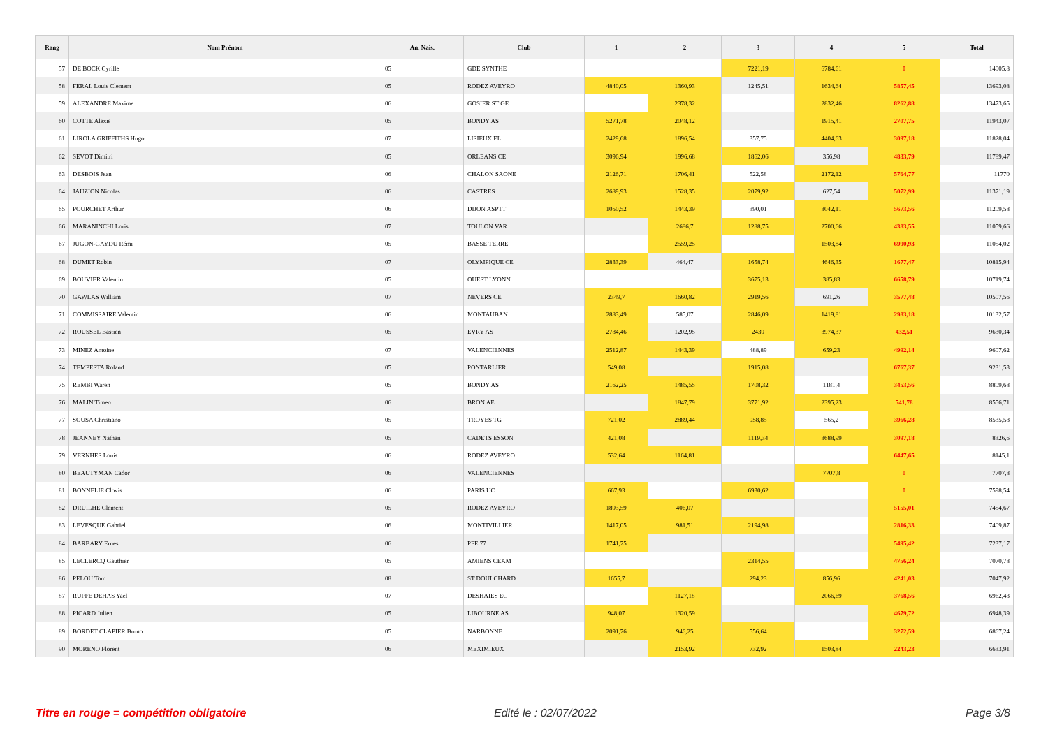| Rang | Nom Prénom | An. Nais. | Club | 1 | 2 | 3 | 4 | 5 | Total |
| --- | --- | --- | --- | --- | --- | --- | --- | --- | --- |
| 57 | DE BOCK Cyrille | 05 | GDE SYNTHE | | | 7221,19 | 6784,61 | 0 | 14005,8 |
| 58 | FERAL Louis Clement | 05 | RODEZ AVEYRO | 4840,05 | 1360,93 | 1245,51 | 1634,64 | 5857,45 | 13693,08 |
| 59 | ALEXANDRE Maxime | 06 | GOSIER ST GE | | 2378,32 | | 2832,46 | 8262,88 | 13473,65 |
| 60 | COTTE Alexis | 05 | BONDY AS | 5271,78 | 2048,12 | | 1915,41 | 2707,75 | 11943,07 |
| 61 | LIROLA GRIFFITHS Hugo | 07 | LISIEUX EL | 2429,68 | 1896,54 | 357,75 | 4404,63 | 3097,18 | 11828,04 |
| 62 | SEVOT Dimitri | 05 | ORLEANS CE | 3096,94 | 1996,68 | 1862,06 | 356,98 | 4833,79 | 11789,47 |
| 63 | DESBOIS Jean | 06 | CHALON SAONE | 2126,71 | 1706,41 | 522,58 | 2172,12 | 5764,77 | 11770 |
| 64 | JAUZION Nicolas | 06 | CASTRES | 2689,93 | 1528,35 | 2079,92 | 627,54 | 5072,99 | 11371,19 |
| 65 | POURCHET Arthur | 06 | DIJON ASPTT | 1050,52 | 1443,39 | 390,01 | 3042,11 | 5673,56 | 11209,58 |
| 66 | MARANINCHI Loris | 07 | TOULON VAR | | 2686,7 | 1288,75 | 2700,66 | 4383,55 | 11059,66 |
| 67 | JUGON-GAYDU Rémi | 05 | BASSE TERRE | | 2559,25 | | 1503,84 | 6990,93 | 11054,02 |
| 68 | DUMET Robin | 07 | OLYMPIQUE CE | 2833,39 | 464,47 | 1658,74 | 4646,35 | 1677,47 | 10815,94 |
| 69 | BOUVIER Valentin | 05 | OUEST LYONN | | | 3675,13 | 385,83 | 6658,79 | 10719,74 |
| 70 | GAWLAS William | 07 | NEVERS CE | 2349,7 | 1660,82 | 2919,56 | 691,26 | 3577,48 | 10507,56 |
| 71 | COMMISSAIRE Valentin | 06 | MONTAUBAN | 2883,49 | 585,07 | 2846,09 | 1419,81 | 2983,18 | 10132,57 |
| 72 | ROUSSEL Bastien | 05 | EVRY AS | 2784,46 | 1202,95 | 2439 | 3974,37 | 432,51 | 9630,34 |
| 73 | MINEZ Antoine | 07 | VALENCIENNES | 2512,87 | 1443,39 | 488,89 | 659,23 | 4992,14 | 9607,62 |
| 74 | TEMPESTA Roland | 05 | PONTARLIER | 549,08 | | 1915,08 | | 6767,37 | 9231,53 |
| 75 | REMBI Waren | 05 | BONDY AS | 2162,25 | 1485,55 | 1708,32 | 1181,4 | 3453,56 | 8809,68 |
| 76 | MALIN Timeo | 06 | BRON AE | | 1847,79 | 3771,92 | 2395,23 | 541,78 | 8556,71 |
| 77 | SOUSA Christiano | 05 | TROYES TG | 721,02 | 2889,44 | 958,85 | 565,2 | 3966,28 | 8535,58 |
| 78 | JEANNEY Nathan | 05 | CADETS ESSON | 421,08 | | 1119,34 | 3688,99 | 3097,18 | 8326,6 |
| 79 | VERNHES Louis | 06 | RODEZ AVEYRO | 532,64 | 1164,81 | | | 6447,65 | 8145,1 |
| 80 | BEAUTYMAN Cador | 06 | VALENCIENNES | | | | 7707,8 | 0 | 7707,8 |
| 81 | BONNELIE Clovis | 06 | PARIS UC | 667,93 | | 6930,62 | | 0 | 7598,54 |
| 82 | DRUILHE Clement | 05 | RODEZ AVEYRO | 1893,59 | 406,07 | | | 5155,01 | 7454,67 |
| 83 | LEVESQUE Gabriel | 06 | MONTIVILLIER | 1417,05 | 981,51 | 2194,98 | | 2816,33 | 7409,87 |
| 84 | BARBARY Ernest | 06 | PFE 77 | 1741,75 | | | | 5495,42 | 7237,17 |
| 85 | LECLERCQ Gauthier | 05 | AMIENS CEAM | | | 2314,55 | | 4756,24 | 7070,78 |
| 86 | PELOU Tom | 08 | ST DOULCHARD | 1655,7 | | 294,23 | 856,96 | 4241,03 | 7047,92 |
| 87 | RUFFE DEHAS Yael | 07 | DESHAIES EC | | 1127,18 | | 2066,69 | 3768,56 | 6962,43 |
| 88 | PICARD Julien | 05 | LIBOURNE AS | 948,07 | 1320,59 | | | 4679,72 | 6948,39 |
| 89 | BORDET CLAPIER Bruno | 05 | NARBONNE | 2091,76 | 946,25 | 556,64 | | 3272,59 | 6867,24 |
| 90 | MORENO Florent | 06 | MEXIMIEUX | | 2153,92 | 732,92 | 1503,84 | 2243,23 | 6633,91 |
Titre en rouge = compétition obligatoire
Edité le : 02/07/2022 Page 3/8